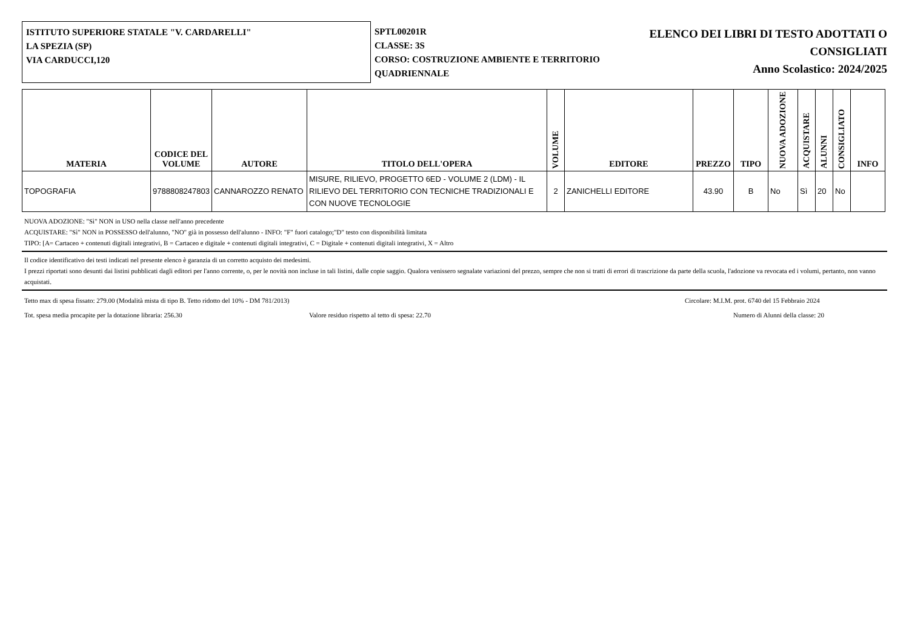ISTITUTO SUPERIORE STATALE "V. CARDARELLI"
LA SPEZIA (SP)
VIA CARDUCCI,120
SPTL00201R
CLASSE: 3S
CORSO: COSTRUZIONE AMBIENTE E TERRITORIO QUADRIENNALE
ELENCO DEI LIBRI DI TESTO ADOTTATI O CONSIGLIATI
Anno Scolastico: 2024/2025
| MATERIA | CODICE DEL VOLUME | AUTORE | TITOLO DELL'OPERA | VOLUME | EDITORE | PREZZO | TIPO | NUOVA ADOZIONE | ACQUISTARE | ALUNNI | CONSIGLIATO | INFO |
| --- | --- | --- | --- | --- | --- | --- | --- | --- | --- | --- | --- | --- |
| TOPOGRAFIA | 9788808247803 | CANNAROZZO RENATO | MISURE, RILIEVO, PROGETTO 6ED - VOLUME 2 (LDM) - IL RILIEVO DEL TERRITORIO CON TECNICHE TRADIZIONALI E CON NUOVE TECNOLOGIE | 2 | ZANICHELLI EDITORE | 43.90 | B | No | Sì | 20 | No | |
NUOVA ADOZIONE: "Sì" NON in USO nella classe nell'anno precedente
ACQUISTARE: "Sì" NON in POSSESSO dell'alunno, "NO" già in possesso dell'alunno - INFO: "F" fuori catalogo;"D" testo con disponibilità limitata
TIPO: [A= Cartaceo + contenuti digitali integrativi, B = Cartaceo e digitale + contenuti digitali integrativi, C = Digitale + contenuti digitali integrativi, X = Altro
Il codice identificativo dei testi indicati nel presente elenco è garanzia di un corretto acquisto dei medesimi.
I prezzi riportati sono desunti dai listini pubblicati dagli editori per l'anno corrente, o, per le novità non incluse in tali listini, dalle copie saggio. Qualora venissero segnalate variazioni del prezzo, sempre che non si tratti di errori di trascrizione da parte della scuola, l'adozione va revocata ed i volumi, pertanto, non vanno acquistati.
Tetto max di spesa fissato: 279.00 (Modalità mista di tipo B. Tetto ridotto del 10% - DM 781/2013) Circolare: M.I.M. prot. 6740 del 15 Febbraio 2024
Tot. spesa media procapite per la dotazione libraria: 256.30 Valore residuo rispetto al tetto di spesa: 22.70 Numero di Alunni della classe: 20